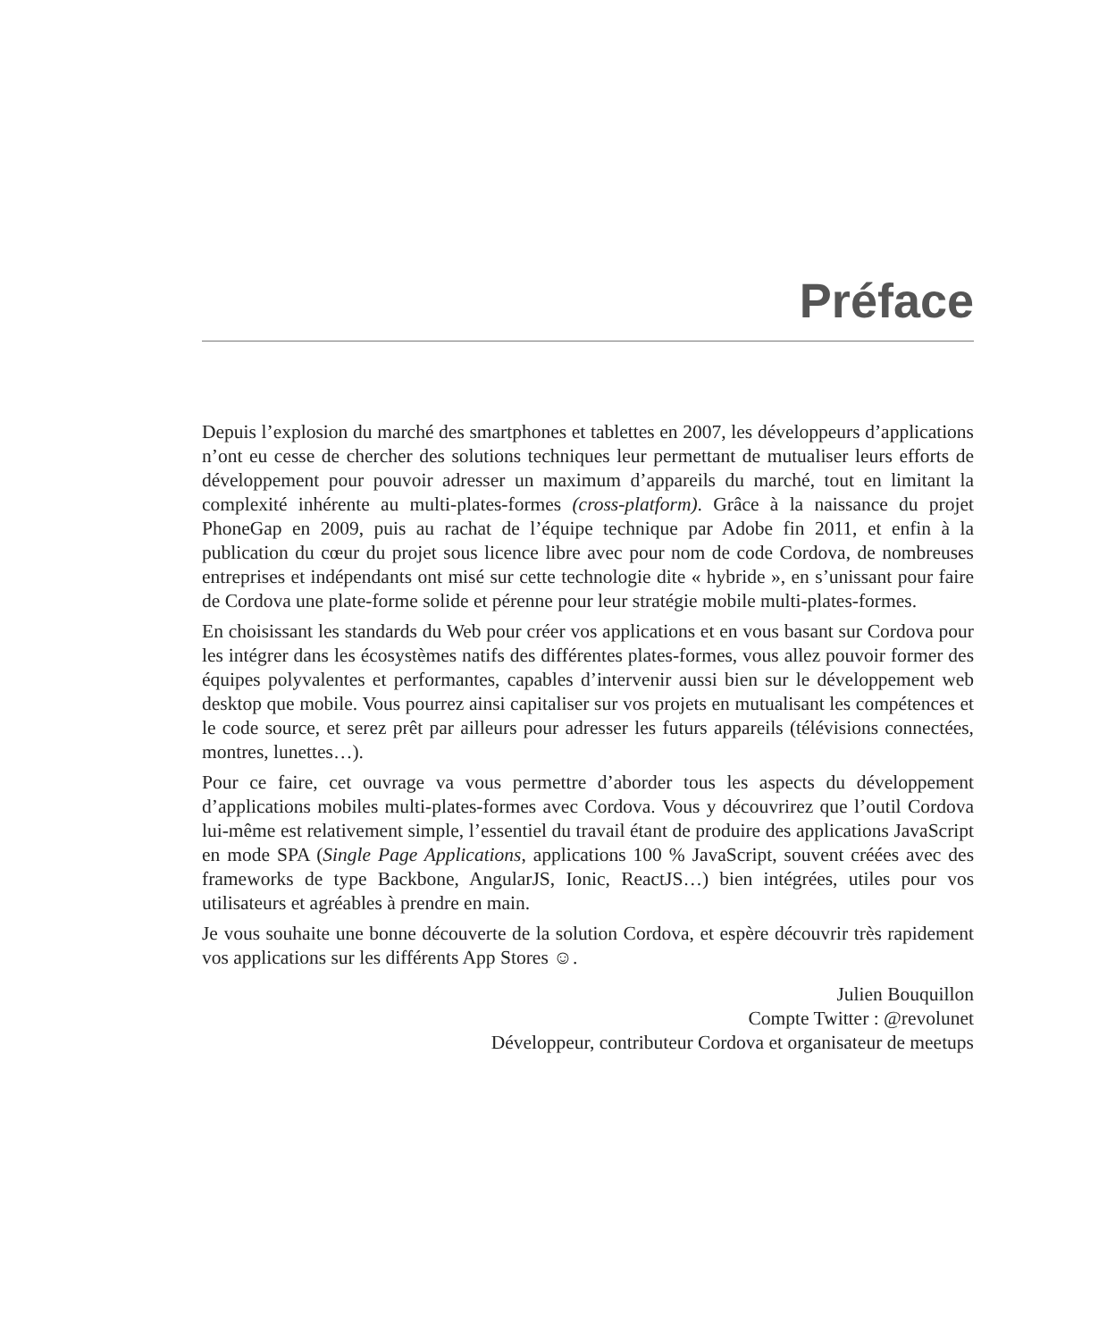Préface
Depuis l’explosion du marché des smartphones et tablettes en 2007, les développeurs d’applications n’ont eu cesse de chercher des solutions techniques leur permettant de mutualiser leurs efforts de développement pour pouvoir adresser un maximum d’appareils du marché, tout en limitant la complexité inhérente au multi-plates-formes (cross-platform). Grâce à la naissance du projet PhoneGap en 2009, puis au rachat de l’équipe technique par Adobe fin 2011, et enfin à la publication du cœur du projet sous licence libre avec pour nom de code Cordova, de nombreuses entreprises et indépendants ont misé sur cette technologie dite « hybride », en s’unissant pour faire de Cordova une plate-forme solide et pérenne pour leur stratégie mobile multi-plates-formes.
En choisissant les standards du Web pour créer vos applications et en vous basant sur Cordova pour les intégrer dans les écosystèmes natifs des différentes plates-formes, vous allez pouvoir former des équipes polyvalentes et performantes, capables d’intervenir aussi bien sur le développement web desktop que mobile. Vous pourrez ainsi capitaliser sur vos projets en mutualisant les compétences et le code source, et serez prêt par ailleurs pour adresser les futurs appareils (télévisions connectées, montres, lunettes…).
Pour ce faire, cet ouvrage va vous permettre d’aborder tous les aspects du développement d’applications mobiles multi-plates-formes avec Cordova. Vous y découvrirez que l’outil Cordova lui-même est relativement simple, l’essentiel du travail étant de produire des applications JavaScript en mode SPA (Single Page Applications, applications 100 % JavaScript, souvent créées avec des frameworks de type Backbone, AngularJS, Ionic, ReactJS…) bien intégrées, utiles pour vos utilisateurs et agréables à prendre en main.
Je vous souhaite une bonne découverte de la solution Cordova, et espère découvrir très rapidement vos applications sur les différents App Stores ☺.
Julien Bouquillon
Compte Twitter : @revolunet
Développeur, contributeur Cordova et organisateur de meetups